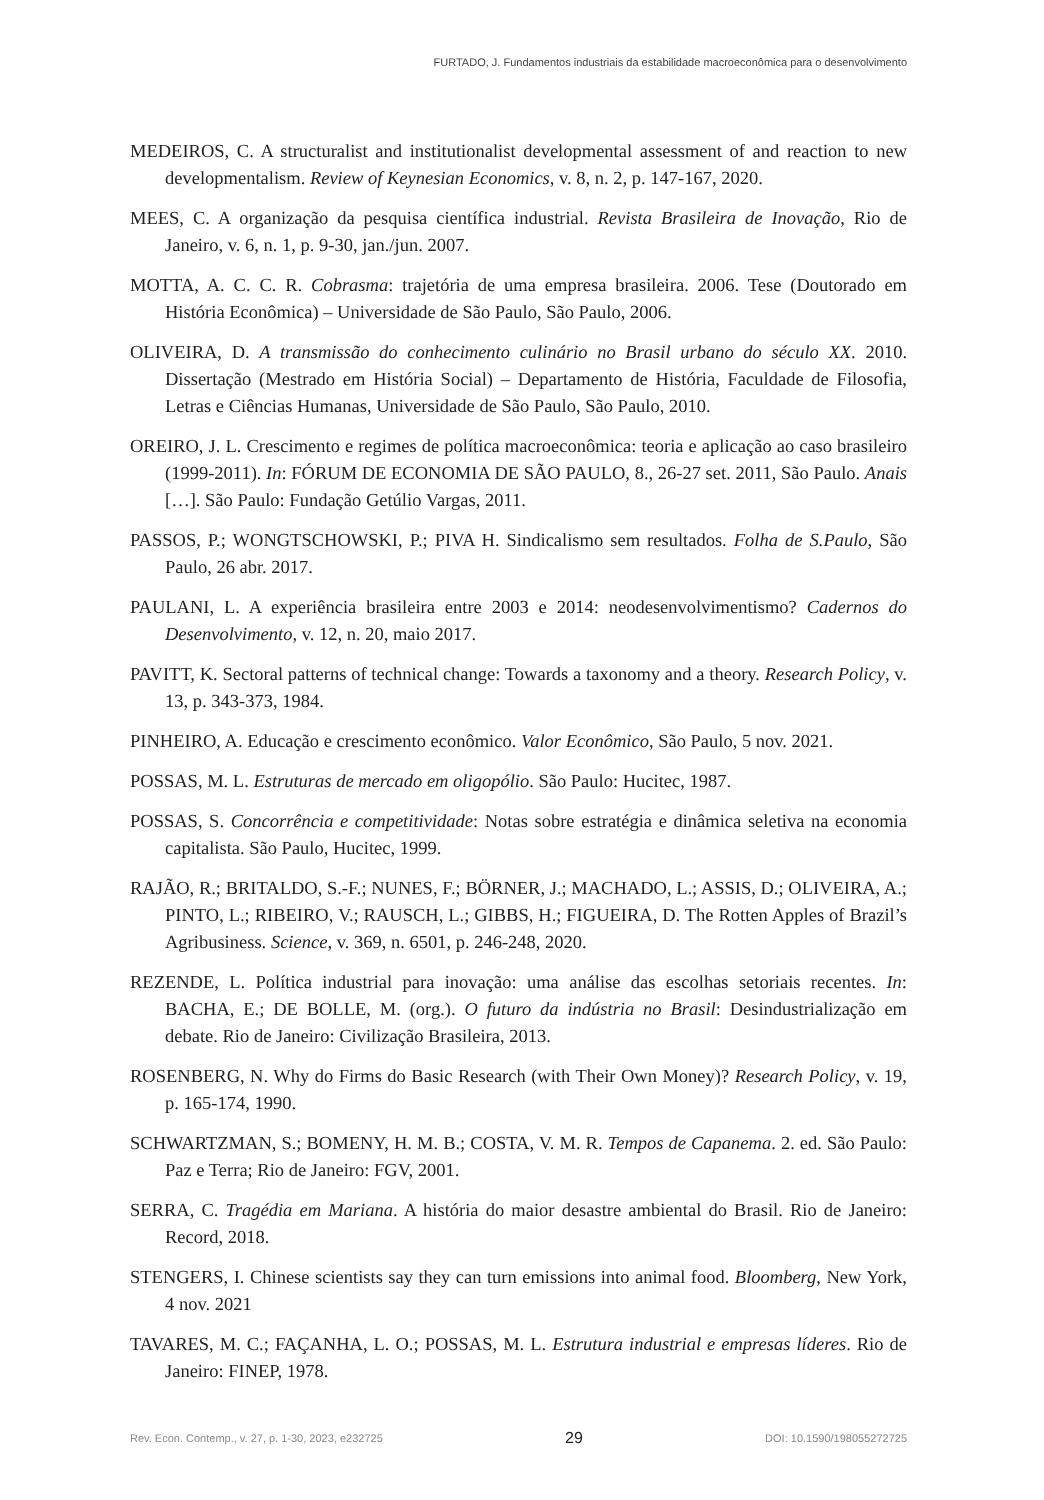FURTADO, J. Fundamentos industriais da estabilidade macroeconômica para o desenvolvimento
MEDEIROS, C. A structuralist and institutionalist developmental assessment of and reaction to new developmentalism. Review of Keynesian Economics, v. 8, n. 2, p. 147-167, 2020.
MEES, C. A organização da pesquisa científica industrial. Revista Brasileira de Inovação, Rio de Janeiro, v. 6, n. 1, p. 9-30, jan./jun. 2007.
MOTTA, A. C. C. R. Cobrasma: trajetória de uma empresa brasileira. 2006. Tese (Doutorado em História Econômica) – Universidade de São Paulo, São Paulo, 2006.
OLIVEIRA, D. A transmissão do conhecimento culinário no Brasil urbano do século XX. 2010. Dissertação (Mestrado em História Social) – Departamento de História, Faculdade de Filosofia, Letras e Ciências Humanas, Universidade de São Paulo, São Paulo, 2010.
OREIRO, J. L. Crescimento e regimes de política macroeconômica: teoria e aplicação ao caso brasileiro (1999-2011). In: FÓRUM DE ECONOMIA DE SÃO PAULO, 8., 26-27 set. 2011, São Paulo. Anais […]. São Paulo: Fundação Getúlio Vargas, 2011.
PASSOS, P.; WONGTSCHOWSKI, P.; PIVA H. Sindicalismo sem resultados. Folha de S.Paulo, São Paulo, 26 abr. 2017.
PAULANI, L. A experiência brasileira entre 2003 e 2014: neodesenvolvimentismo? Cadernos do Desenvolvimento, v. 12, n. 20, maio 2017.
PAVITT, K. Sectoral patterns of technical change: Towards a taxonomy and a theory. Research Policy, v. 13, p. 343-373, 1984.
PINHEIRO, A. Educação e crescimento econômico. Valor Econômico, São Paulo, 5 nov. 2021.
POSSAS, M. L. Estruturas de mercado em oligopólio. São Paulo: Hucitec, 1987.
POSSAS, S. Concorrência e competitividade: Notas sobre estratégia e dinâmica seletiva na economia capitalista. São Paulo, Hucitec, 1999.
RAJÃO, R.; BRITALDO, S.-F.; NUNES, F.; BÖRNER, J.; MACHADO, L.; ASSIS, D.; OLIVEIRA, A.; PINTO, L.; RIBEIRO, V.; RAUSCH, L.; GIBBS, H.; FIGUEIRA, D. The Rotten Apples of Brazil’s Agribusiness. Science, v. 369, n. 6501, p. 246-248, 2020.
REZENDE, L. Política industrial para inovação: uma análise das escolhas setoriais recentes. In: BACHA, E.; DE BOLLE, M. (org.). O futuro da indústria no Brasil: Desindustrialização em debate. Rio de Janeiro: Civilização Brasileira, 2013.
ROSENBERG, N. Why do Firms do Basic Research (with Their Own Money)? Research Policy, v. 19, p. 165-174, 1990.
SCHWARTZMAN, S.; BOMENY, H. M. B.; COSTA, V. M. R. Tempos de Capanema. 2. ed. São Paulo: Paz e Terra; Rio de Janeiro: FGV, 2001.
SERRA, C. Tragédia em Mariana. A história do maior desastre ambiental do Brasil. Rio de Janeiro: Record, 2018.
STENGERS, I. Chinese scientists say they can turn emissions into animal food. Bloomberg, New York, 4 nov. 2021
TAVARES, M. C.; FAÇANHA, L. O.; POSSAS, M. L. Estrutura industrial e empresas líderes. Rio de Janeiro: FINEP, 1978.
Rev. Econ. Contemp., v. 27, p. 1-30, 2023, e232725 29 DOI: 10.1590/198055272725